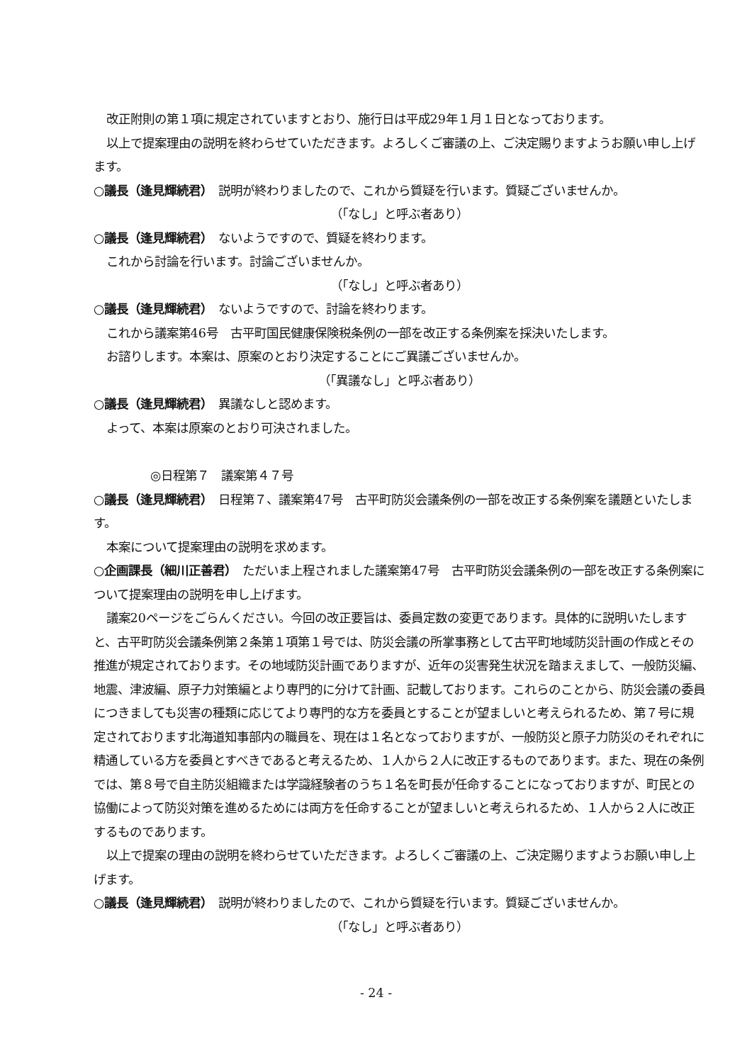改正附則の第１項に規定されていますとおり、施行日は平成29年１月１日となっております。
以上で提案理由の説明を終わらせていただきます。よろしくご審議の上、ご決定賜りますようお願い申し上げます。
○議長（逢見輝続君）　説明が終わりましたので、これから質疑を行います。質疑ございませんか。
（「なし」と呼ぶ者あり）
○議長（逢見輝続君）　ないようですので、質疑を終わります。
これから討論を行います。討論ございませんか。
（「なし」と呼ぶ者あり）
○議長（逢見輝続君）　ないようですので、討論を終わります。
これから議案第46号　古平町国民健康保険税条例の一部を改正する条例案を採決いたします。
お諮りします。本案は、原案のとおり決定することにご異議ございませんか。
（「異議なし」と呼ぶ者あり）
○議長（逢見輝続君）　異議なしと認めます。
よって、本案は原案のとおり可決されました。
◎日程第７　議案第４７号
○議長（逢見輝続君）　日程第７、議案第47号　古平町防災会議条例の一部を改正する条例案を議題といたします。
本案について提案理由の説明を求めます。
○企画課長（細川正善君）　ただいま上程されました議案第47号　古平町防災会議条例の一部を改正する条例案について提案理由の説明を申し上げます。
議案20ページをごらんください。今回の改正要旨は、委員定数の変更であります。具体的に説明いたしますと、古平町防災会議条例第２条第１項第１号では、防災会議の所掌事務として古平町地域防災計画の作成とその推進が規定されております。その地域防災計画でありますが、近年の災害発生状況を踏まえまして、一般防災編、地震、津波編、原子力対策編とより専門的に分けて計画、記載しております。これらのことから、防災会議の委員につきましても災害の種類に応じてより専門的な方を委員とすることが望ましいと考えられるため、第７号に規定されております北海道知事部内の職員を、現在は１名となっておりますが、一般防災と原子力防災のそれぞれに精通している方を委員とすべきであると考えるため、１人から２人に改正するものであります。また、現在の条例では、第８号で自主防災組織または学識経験者のうち１名を町長が任命することになっておりますが、町民との協働によって防災対策を進めるためには両方を任命することが望ましいと考えられるため、１人から２人に改正するものであります。
以上で提案の理由の説明を終わらせていただきます。よろしくご審議の上、ご決定賜りますようお願い申し上げます。
○議長（逢見輝続君）　説明が終わりましたので、これから質疑を行います。質疑ございませんか。
（「なし」と呼ぶ者あり）
- 24 -